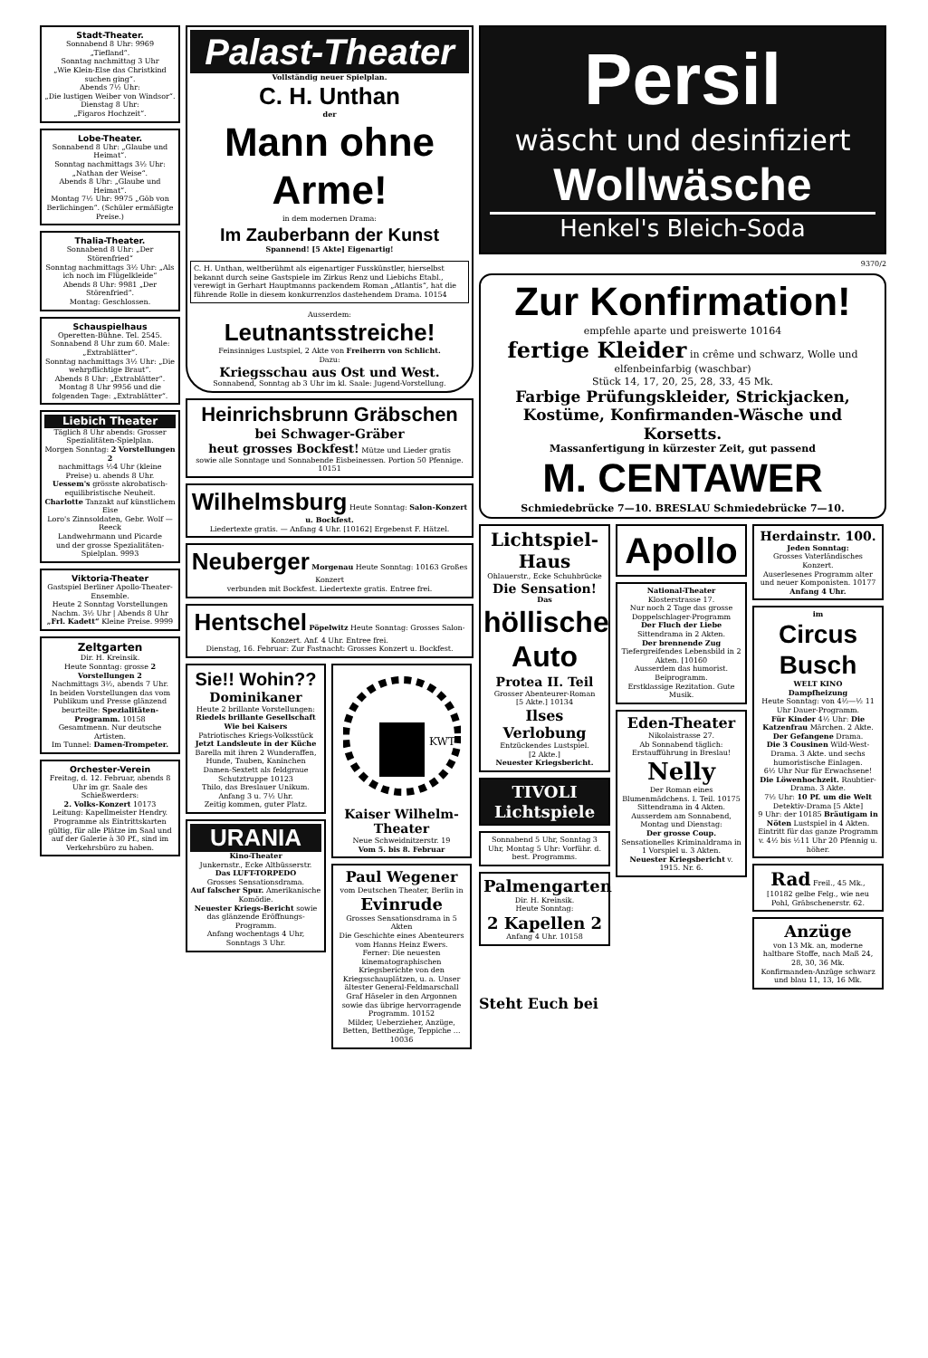Stadt-Theater.
Sonnabend 8 Uhr: 9969
„Tiefland“.
Sonntag nachmittag 3 Uhr
„Wie Klein-Else das Christkind suchen ging“.
Abends 7½ Uhr:
„Die lustigen Weiber von Windsor“.
Dienstag 8 Uhr:
„Figaros Hochzeit“.
Lobe-Theater.
Sonnabend 8 Uhr: „Glaube und Heimat“.
Sonntag nachmittags 3½ Uhr: „Nathan der Weise“.
Abends 8 Uhr: „Glaube und Heimat“.
Montag 7½ Uhr: 9975 „Göb von Berlichingen“. (Schüler ermäßigte Preise.)
Thalia-Theater.
Sonnabend 8 Uhr: „Der Störenfried“
Sonntag nachmittags 3½ Uhr: „Als ich noch im Flügelkleide“
Abends 8 Uhr: 9981 „Der Störenfried“.
Montag: Geschlossen.
Schauspielhaus
Operetten-Bühne. Tel. 2545.
Sonnabend 8 Uhr zum 60. Male: „Extrablätter“.
Sonntag nachmittags 3½ Uhr: „Die wehrpflichtige Braut“.
Abends 8 Uhr: „Extrablätter“.
Montag 8 Uhr 9956 und die folgenden Tage: „Extrablätter“.
Liebich Theater
Täglich 8 Uhr abends: Grosser Spezialitäten-Spielplan.
Morgen Sonntag: 2 Vorstellungen 2
nachmittags ½4 Uhr (kleine Preise) u. abends 8 Uhr.
Uessem's grösste akrobatisch-equilibristische Neuheit.
Charlotte Tanzakt auf künstlichem Eise
Loro's Zinnsoldaten, Gebr. Wolf — Reeck
Landwehrmann und Picarde
und der grosse Spezialitäten-Spielplan. 9993
Viktoria-Theater
Gastspiel Berliner Apollo-Theater-Ensemble.
Heute 2 Sonntag Vorstellungen
Nachm. 3½ Uhr | Abends 8 Uhr
„Frl. Kadett“ Kleine Preise. 9999
Zeltgarten
Dir. H. Kreinsik.
Heute Sonntag: grosse 2 Vorstellungen 2
Nachmittags 3½, abends 7 Uhr.
In beiden Vorstellungen das vom Publikum und Presse glänzend beurteilte: Spezialitäten-Programm. 10158
Gesamtmenn. Nur deutsche Artisten.
Im Tunnel: Damen-Trompeter.
Orchester-Verein
Freitag, d. 12. Februar, abends 8 Uhr im gr. Saale des Schießwerders:
2. Volks-Konzert 10173
Leitung: Kapellmeister Hendry.
Programme als Eintrittskarten gültig, für alle Plätze im Saal und auf der Galerie à 30 Pf., sind im Verkehrsbüro zu haben.
Palast-Theater
Vollständig neuer Spielplan.
C. H. Unthan
der
Mann ohne Arme!
in dem modernen Drama:
Im Zauberbann der Kunst
Spannend! [5 Akte] Eigenartig!
C. H. Unthan, weltberühmt als eigenartiger Fusskünstler, hierselbst bekannt durch seine Gastspiele im Zirkus Renz und Liebichs Etabl., verewigt in Gerhart Hauptmanns packendem Roman „Atlantis“, hat die führende Rolle in diesem konkurrenzlos dastehendem Drama. 10154
Ausserdem:
Leutnantsstreiche!
Feinsinniges Lustspiel, 2 Akte von Freiherrn von Schlicht.
Dazu:
Kriegsschau aus Ost und West.
Sonnabend, Sonntag ab 3 Uhr im kl. Saale: Jugend-Vorstellung.
Heinrichsbrunn Gräbschen
bei Schwager-Gräber
heut grosses Bockfest! Mütze und Lieder gratis
sowie alle Sonntage und Sonnabende Eisbeinessen. Portion 50 Pfennige. 10151
Wilhelmsburg Heute Sonntag: Salon-Konzert u. Bockfest.
Liedertexte gratis. — Anfang 4 Uhr. [10162] Ergebenst F. Hätzel.
Neuberger Morgenau Heute Sonntag: 10163 Großes Konzert
verbunden mit Bockfest. Liedertexte gratis. Entree frei.
Hentschel Pöpelwitz Heute Sonntag: Grosses Salon-Konzert. Anf. 4 Uhr. Entree frei.
Dienstag, 16. Februar: Zur Fastnacht: Grosses Konzert u. Bockfest.
Sie!! Wohin??
Dominikaner
Heute 2 brillante Vorstellungen:
Riedels brillante Gesellschaft
Wie bei Kaisers
Patriotisches Kriegs-Volksstück
Jetzt Landsleute in der Küche
Barella mit ihren 2 Wunderaffen, Hunde, Tauben, Kaninchen
Damen-Sextett als feldgraue Schutztruppe 10123
Thilo, das Breslauer Unikum.
Anfang 3 u. 7½ Uhr.
Zeitig kommen, guter Platz.
URANIA
Kino-Theater
Junkernstr., Ecke Altbüsserstr.
Das LUFT-TORPEDO
Grosses Sensationsdrama.
Auf falscher Spur. Amerikanische Komödie.
Neuester Kriegs-Bericht sowie das glänzende Eröffnungs-Programm.
Anfang wochentags 4 Uhr, Sonntags 3 Uhr.
KWT
Kaiser Wilhelm-Theater
Neue Schweidnitzerstr. 19
Vom 5. bis 8. Februar
Paul Wegener
vom Deutschen Theater, Berlin in
Evinrude
Grosses Sensationsdrama in 5 Akten
Die Geschichte eines Abenteurers vom Hanns Heinz Ewers.
Ferner: Die neuesten kinematographischen Kriegsberichte von den Kriegsschauplätzen, u. a. Unser ältester General-Feldmarschall Graf Häseler in den Argonnen sowie das übrige hervorragende Programm. 10152
Milder, Ueberzieher, Anzüge, Betten, Bettbezüge, Teppiche ... 10036
Persil
wäscht und desinfiziert
Wollwäsche
Henkel's Bleich-Soda
9370/2
Zur Konfirmation!
empfehle aparte und preiswerte 10164
fertige Kleider in crême und schwarz, Wolle und elfenbeinfarbig (waschbar)
Stück 14, 17, 20, 25, 28, 33, 45 Mk.
Farbige Prüfungskleider, Strickjacken, Kostüme, Konfirmanden-Wäsche und Korsetts.
Massanfertigung in kürzester Zeit, gut passend
M. CENTAWER
Schmiedebrücke 7—10. BRESLAU Schmiedebrücke 7—10.
Lichtspiel-Haus
Ohlauerstr., Ecke Schuhbrücke
Die Sensation!
Das
höllische Auto
Protea II. Teil
Grosser Abenteurer-Roman
[5 Akte.] 10134
Ilses Verlobung
Entzückendes Lustspiel.
[2 Akte.]
Neuester Kriegsbericht.
TIVOLI Lichtspiele
Sonnabend 5 Uhr, Sonntag 3 Uhr, Montag 5 Uhr: Vorführ. d. best. Programms.
Palmengarten
Dir. H. Kreinsik.
Heute Sonntag:
2 Kapellen 2
Anfang 4 Uhr. 10158
Apollo
National-Theater
Klosterstrasse 17.
Nur noch 2 Tage das grosse Doppelschlager-Programm
Der Fluch der Liebe
Sittendrama in 2 Akten.
Der brennende Zug
Tiefergreifendes Lebensbild in 2 Akten. [10160
Ausserdem das humorist. Beiprogramm.
Erstklassige Rezitation. Gute Musik.
Eden-Theater
Nikolaistrasse 27.
Ab Sonnabend täglich:
Erstaufführung in Breslau!
Nelly
Der Roman eines Blumenmädchens. I. Teil. 10175
Sittendrama in 4 Akten.
Ausserdem am Sonnabend, Montag und Dienstag:
Der grosse Coup.
Sensationelles Kriminaldrama in 1 Vorspiel u. 3 Akten.
Neuester Kriegsbericht v. 1915. Nr. 6.
Herdainstr. 100.
Jeden Sonntag:
Grosses Vaterländisches Konzert.
Auserlesenes Programm alter und neuer Komponisten. 10177
Anfang 4 Uhr.
im
Circus Busch
WELT KINO
Dampfheizung
Heute Sonntag: von 4½—½ 11 Uhr Dauer-Programm.
Für Kinder 4½ Uhr: Die Katzenfrau Märchen. 2 Akte.
Der Gefangene Drama.
Die 3 Cousinen Wild-West-Drama. 3 Akte. und sechs humoristische Einlagen.
6½ Uhr Nur für Erwachsene! Die Löwenhochzeit. Raubtier-Drama. 3 Akte.
7½ Uhr: 10 Pf. um die Welt Detektiv-Drama [5 Akte]
9 Uhr: der 10185 Bräutigam in Nöten Lustspiel in 4 Akten.
Eintritt für das ganze Programm v. 4½ bis ½11 Uhr 20 Pfennig u. höher.
Rad Freil., 45 Mk., [10182 gelbe Felg., wie neu Pohl, Gräbschenerstr. 62.
Anzüge
von 13 Mk. an, moderne haltbare Stoffe, nach Maß 24, 28, 30, 36 Mk.
Konfirmanden-Anzüge schwarz und blau 11, 13, 16 Mk.
Steht Euch bei